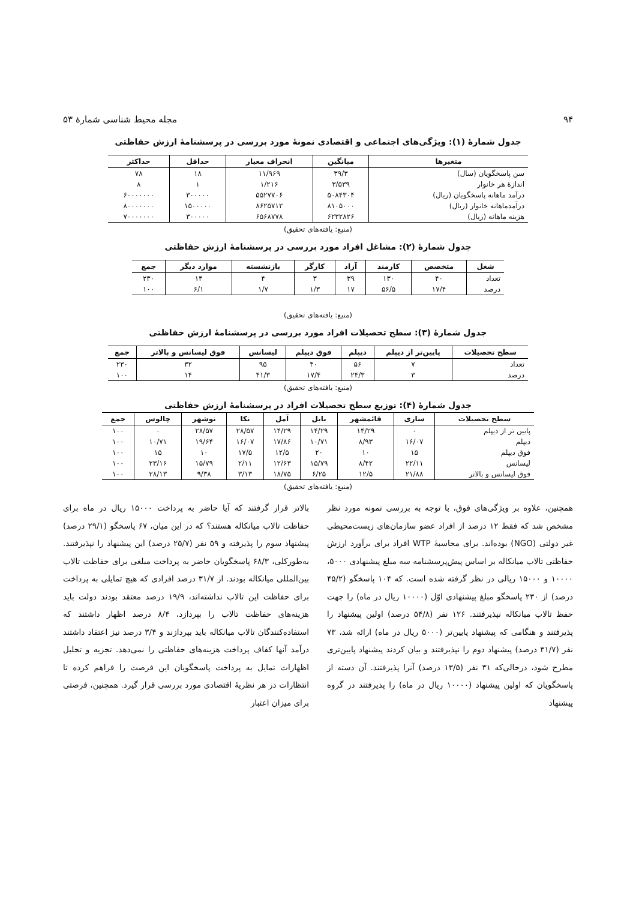۹۴ مجله محیط شناسی شمارهٔ ۵۳
جدول شمارهٔ (۱): ویژگی‌های اجتماعی و اقتصادی نمونهٔ مورد بررسی در پرسشنامهٔ ارزش حفاظتی
| متغیرها | میانگین | انحراف معیار | حداقل | حداکثر |
| --- | --- | --- | --- | --- |
| سن پاسخگویان (سال) | ۳۹/۳ | ۱۱/۹۶۹ | ۱۸ | ۷۸ |
| اندازهٔ هر خانوار | ۳/۵۳۹ | ۱/۲۱۶ | ۱ | ۸ |
| درآمد ماهانه پاسخگویان (ریال) | ۵۰۸۴۳۰۴ | ۵۵۲۷۷۰۶ | ۳۰۰۰۰۰ | ۶۰۰۰۰۰۰۰ |
| درآمدماهانه خانوار (ریال) | ۸۱۰۵۰۰۰ | ۸۶۲۵۷۱۲ | ۱۵۰۰۰۰۰ | ۸۰۰۰۰۰۰۰ |
| هزینه ماهانه (ریال) | ۶۲۳۲۸۲۶ | ۶۵۶۸۷۷۸ | ۳۰۰۰۰۰ | ۷۰۰۰۰۰۰۰ |
(منبع: یافته‌های تحقیق)
جدول شمارهٔ (۲): مشاغل افراد مورد بررسی در پرسشنامهٔ ارزش حفاظتی
| شغل | متخصص | کارمند | آزاد | کارگر | بازنشسته | موارد دیگر | جمع |
| --- | --- | --- | --- | --- | --- | --- | --- |
| تعداد | ۴۰ | ۱۳۰ | ۳۹ | ۳ | ۴ | ۱۴ | ۲۳۰ |
| درصد | ۱۷/۴ | ۵۶/۵ | ۱۷ | ۱/۳ | ۱/۷ | ۶/۱ | ۱۰۰ |
(منبع: یافته‌های تحقیق)
جدول شمارهٔ (۳): سطح تحصیلات افراد مورد بررسی در پرسشنامهٔ ارزش حفاظتی
| سطح تحصیلات | پایین‌تر از دیپلم | دیپلم | فوق دیپلم | لیسانس | فوق لیسانس و بالاتر | جمع |
| --- | --- | --- | --- | --- | --- | --- |
| تعداد | ۷ | ۵۶ | ۴۰ | ۹۵ | ۳۲ | ۲۳۰ |
| درصد | ۳ | ۲۴/۳ | ۱۷/۴ | ۴۱/۳ | ۱۴ | ۱۰۰ |
(منبع: یافته‌های تحقیق)
جدول شمارهٔ (۴): توزیع سطح تحصیلات افراد در پرسشنامهٔ ارزش حفاظتی
| سطح تحصیلات | ساری | قائمشهر | بابل | آمل | نکا | نوشهر | چالوس | جمع |
| --- | --- | --- | --- | --- | --- | --- | --- | --- |
| پایین تر از دیپلم | ۰ | ۱۴/۲۹ | ۱۴/۲۹ | ۱۴/۲۹ | ۲۸/۵۷ | ۲۸/۵۷ | ۰ | ۱۰۰ |
| دیپلم | ۱۶/۰۷ | ۸/۹۳ | ۱۰/۷۱ | ۱۷/۸۶ | ۱۶/۰۷ | ۱۹/۶۴ | ۱۰/۷۱ | ۱۰۰ |
| فوق دیپلم | ۱۵ | ۱۰ | ۲۰ | ۱۲/۵ | ۱۷/۵ | ۱۰ | ۱۵ | ۱۰۰ |
| لیسانس | ۲۲/۱۱ | ۸/۴۲ | ۱۵/۷۹ | ۱۲/۶۳ | ۲/۱۱ | ۱۵/۷۹ | ۲۳/۱۶ | ۱۰۰ |
| فوق لیسانس و بالاتر | ۲۱/۸۸ | ۱۲/۵ | ۶/۲۵ | ۱۸/۷۵ | ۳/۱۳ | ۹/۳۸ | ۲۸/۱۳ | ۱۰۰ |
(منبع: یافته‌های تحقیق)
همچنین، علاوه بر ویژگی‌های فوق، با توجه به بررسی نمونه مورد نظر مشخص شد که فقط ۱۲ درصد از افراد عضو سازمان‌های زیست‌محیطی غیر دولتی (NGO) بوده‌اند. برای محاسبهٔ WTP افراد برای برآورد ارزش حفاظتی تالاب میانکاله بر اساس پیش‌پرسشنامه سه مبلغ پیشنهادی ۵۰۰۰، ۱۰۰۰۰ و ۱۵۰۰۰ ریالی در نظر گرفته شده است. که ۱۰۴ پاسخگو (۴۵/۲ درصد) از ۲۳۰ پاسخگو مبلغ پیشنهادی اوّل (۱۰۰۰۰ ریال در ماه) را جهت حفظ تالاب میانکاله نپذیرفتند. ۱۲۶ نفر (۵۴/۸ درصد) اولین پیشنهاد را پذیرفتند و هنگامی که پیشنهاد پایین‌تر (۵۰۰۰ ریال در ماه) ارائه شد، ۷۳ نفر (۳۱/۷ درصد) پیشنهاد دوم را نپذیرفتند و بیان کردند پیشنهاد پایین‌تری مطرح شود، درحالی‌که ۳۱ نفر (۱۳/۵ درصد) آنرا پذیرفتند. آن دسته از پاسخگویان که اولین پیشنهاد (۱۰۰۰۰ ریال در ماه) را پذیرفتند در گروه پیشنهاد
بالاتر قرار گرفتند که آیا حاضر به پرداخت ۱۵۰۰۰ ریال در ماه برای حفاظت تالاب میانکاله هستند؟ که در این میان، ۶۷ پاسخگو (۲۹/۱ درصد) پیشنهاد سوم را پذیرفته و ۵۹ نفر (۲۵/۷ درصد) این پیشنهاد را نپذیرفتند. به‌طورکلی، ۶۸/۳ پاسخگویان حاضر به پرداخت مبلغی برای حفاظت تالاب بین‌المللی میانکاله بودند. از ۳۱/۷ درصد افرادی که هیچ تمایلی به پرداخت برای حفاظت این تالاب نداشته‌اند، ۱۹/۹ درصد معتقد بودند دولت باید هزینه‌های حفاظت تالاب را بپردازد، ۸/۴ درصد اظهار داشتند که استفاده‌کنندگان تالاب میانکاله باید بپردازند و ۳/۴ درصد نیز اعتقاد داشتند درآمد آنها کفاف پرداخت هزینه‌های حفاظتی را نمی‌دهد. تجزیه و تحلیل اظهارات تمایل به پرداخت پاسخگویان این فرصت را فراهم کرده تا انتظارات در هر نظریهٔ اقتصادی مورد بررسی قرار گیرد. همچنین، فرصتی برای میزان اعتبار